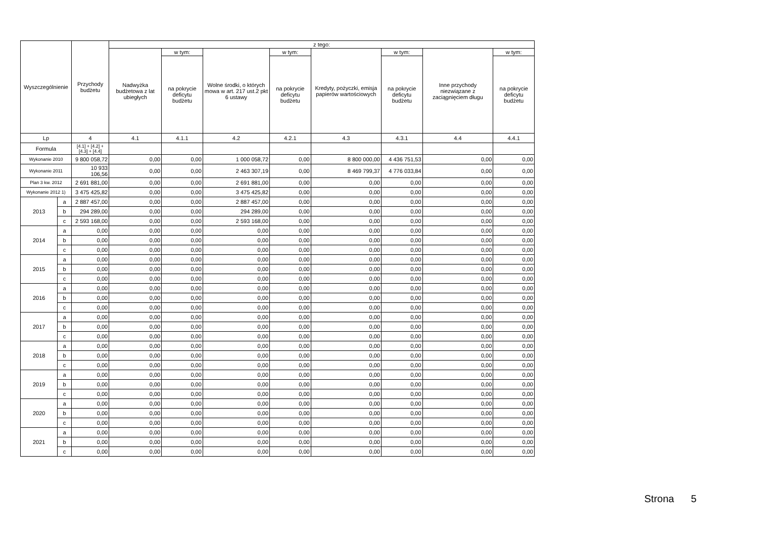| Wyszczególnienie | | Przychody budżetu | z tego: | | | | | | | |
| --- | --- | --- | --- | --- | --- | --- | --- | --- | --- | --- |
| | | | Nadwyżka budżetowa z lat ubiegłych | w tym: | Wolne środki, o których mowa w art. 217 ust.2 pkt 6 ustawy | w tym: | Kredyty, pożyczki, emisja papierów wartościowych | w tym: | Inne przychody niezwiązane z zaciągnięciem długu | w tym: |
| | | | | na pokrycie deficytu budżetu | | na pokrycie deficytu budżetu | | na pokrycie deficytu budżetu | | na pokrycie deficytu budżetu |
| Lp | | 4 | 4.1 | 4.1.1 | 4.2 | 4.2.1 | 4.3 | 4.3.1 | 4.4 | 4.4.1 |
| Formula | | [4.1] + [4.2] + [4.3] + [4.4] | | | | | | | | |
| Wykonanie 2010 | | 9 800 058,72 | 0,00 | 0,00 | 1 000 058,72 | 0,00 | 8 800 000,00 | 4 436 751,53 | 0,00 | 0,00 |
| Wykonanie 2011 | | 10 933 106,56 | 0,00 | 0,00 | 2 463 307,19 | 0,00 | 8 469 799,37 | 4 776 033,84 | 0,00 | 0,00 |
| Plan 3 kw. 2012 | | 2 691 881,00 | 0,00 | 0,00 | 2 691 881,00 | 0,00 | 0,00 | 0,00 | 0,00 | 0,00 |
| Wykonanie 2012 1) | | 3 475 425,82 | 0,00 | 0,00 | 3 475 425,82 | 0,00 | 0,00 | 0,00 | 0,00 | 0,00 |
| 2013 | a | 2 887 457,00 | 0,00 | 0,00 | 2 887 457,00 | 0,00 | 0,00 | 0,00 | 0,00 | 0,00 |
| | b | 294 289,00 | 0,00 | 0,00 | 294 289,00 | 0,00 | 0,00 | 0,00 | 0,00 | 0,00 |
| | c | 2 593 168,00 | 0,00 | 0,00 | 2 593 168,00 | 0,00 | 0,00 | 0,00 | 0,00 | 0,00 |
| 2014 | a | 0,00 | 0,00 | 0,00 | 0,00 | 0,00 | 0,00 | 0,00 | 0,00 | 0,00 |
| | b | 0,00 | 0,00 | 0,00 | 0,00 | 0,00 | 0,00 | 0,00 | 0,00 | 0,00 |
| | c | 0,00 | 0,00 | 0,00 | 0,00 | 0,00 | 0,00 | 0,00 | 0,00 | 0,00 |
| 2015 | a | 0,00 | 0,00 | 0,00 | 0,00 | 0,00 | 0,00 | 0,00 | 0,00 | 0,00 |
| | b | 0,00 | 0,00 | 0,00 | 0,00 | 0,00 | 0,00 | 0,00 | 0,00 | 0,00 |
| | c | 0,00 | 0,00 | 0,00 | 0,00 | 0,00 | 0,00 | 0,00 | 0,00 | 0,00 |
| 2016 | a | 0,00 | 0,00 | 0,00 | 0,00 | 0,00 | 0,00 | 0,00 | 0,00 | 0,00 |
| | b | 0,00 | 0,00 | 0,00 | 0,00 | 0,00 | 0,00 | 0,00 | 0,00 | 0,00 |
| | c | 0,00 | 0,00 | 0,00 | 0,00 | 0,00 | 0,00 | 0,00 | 0,00 | 0,00 |
| 2017 | a | 0,00 | 0,00 | 0,00 | 0,00 | 0,00 | 0,00 | 0,00 | 0,00 | 0,00 |
| | b | 0,00 | 0,00 | 0,00 | 0,00 | 0,00 | 0,00 | 0,00 | 0,00 | 0,00 |
| | c | 0,00 | 0,00 | 0,00 | 0,00 | 0,00 | 0,00 | 0,00 | 0,00 | 0,00 |
| 2018 | a | 0,00 | 0,00 | 0,00 | 0,00 | 0,00 | 0,00 | 0,00 | 0,00 | 0,00 |
| | b | 0,00 | 0,00 | 0,00 | 0,00 | 0,00 | 0,00 | 0,00 | 0,00 | 0,00 |
| | c | 0,00 | 0,00 | 0,00 | 0,00 | 0,00 | 0,00 | 0,00 | 0,00 | 0,00 |
| 2019 | a | 0,00 | 0,00 | 0,00 | 0,00 | 0,00 | 0,00 | 0,00 | 0,00 | 0,00 |
| | b | 0,00 | 0,00 | 0,00 | 0,00 | 0,00 | 0,00 | 0,00 | 0,00 | 0,00 |
| | c | 0,00 | 0,00 | 0,00 | 0,00 | 0,00 | 0,00 | 0,00 | 0,00 | 0,00 |
| 2020 | a | 0,00 | 0,00 | 0,00 | 0,00 | 0,00 | 0,00 | 0,00 | 0,00 | 0,00 |
| | b | 0,00 | 0,00 | 0,00 | 0,00 | 0,00 | 0,00 | 0,00 | 0,00 | 0,00 |
| | c | 0,00 | 0,00 | 0,00 | 0,00 | 0,00 | 0,00 | 0,00 | 0,00 | 0,00 |
| 2021 | a | 0,00 | 0,00 | 0,00 | 0,00 | 0,00 | 0,00 | 0,00 | 0,00 | 0,00 |
| | b | 0,00 | 0,00 | 0,00 | 0,00 | 0,00 | 0,00 | 0,00 | 0,00 | 0,00 |
| | c | 0,00 | 0,00 | 0,00 | 0,00 | 0,00 | 0,00 | 0,00 | 0,00 | 0,00 |
Strona 5